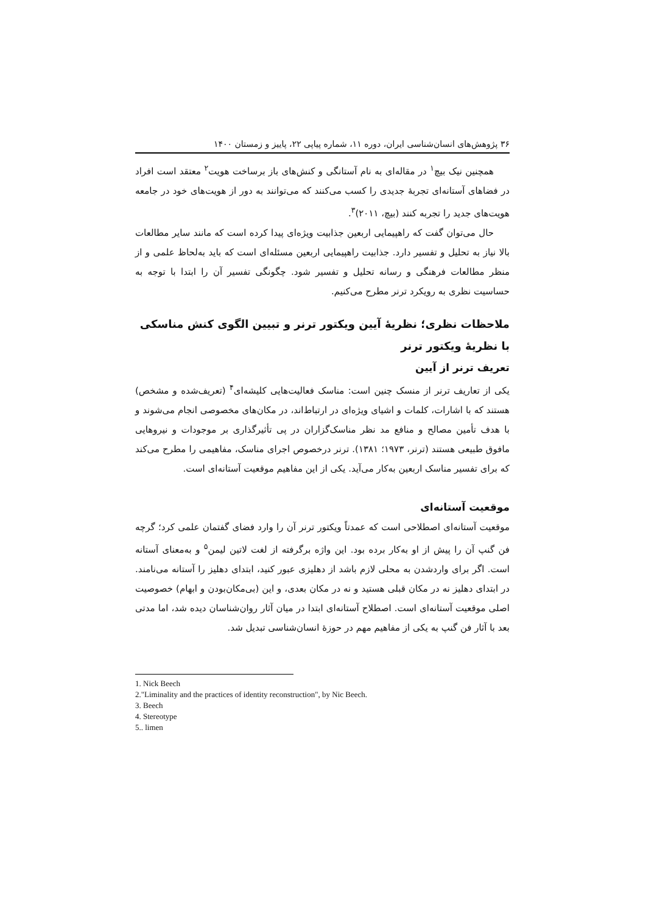۳۶ پژوهش‌های انسان‌شناسی ایران، دوره ۱۱، شماره پیاپی ۲۲، پاییز و زمستان ۱۴۰۰
همچنین نیک بیچ<sup>۱</sup> در مقاله‌ای به نام آستانگی و کنش‌های باز برساخت هویت<sup>۲</sup> معتقد است افراد در فضاهای آستانه‌ای تجربهٔ جدیدی را کسب می‌کنند که می‌توانند به دور از هویت‌های خود در جامعه هویت‌های جدید را تجربه کنند (بیچ، ۲۰۱۱)<sup>۳</sup>.
حال می‌توان گفت که راهپیمایی اربعین جذابیت ویژه‌ای پیدا کرده است که مانند سایر مطالعات بالا نیاز به تحلیل و تفسیر دارد. جذابیت راهپیمایی اربعین مسئله‌ای است که باید به‌لحاظ علمی و از منظر مطالعات فرهنگی و رسانه تحلیل و تفسیر شود. چگونگی تفسیر آن را ابتدا با توجه به حساسیت نظری به رویکرد ترنر مطرح می‌کنیم.
ملاحظات نظری؛ نظریهٔ آیین ویکتور ترنر و تبیین الگوی کنش مناسکی با نظریهٔ ویکتور ترنر
تعریف ترنر از آیین
یکی از تعاریف ترنر از منسک چنین است: مناسک فعالیت‌هایی کلیشه‌ای<sup>۴</sup> (تعریف‌شده و مشخص) هستند که با اشارات، کلمات و اشیای ویژه‌ای در ارتباط‌اند، در مکان‌های مخصوصی انجام می‌شوند و با هدف تأمین مصالح و منافع مد نظر مناسک‌گزاران در پی تأثیرگذاری بر موجودات و نیروهایی مافوق طبیعی هستند (ترنر، ۱۹۷۳؛ ۱۳۸۱). ترنر درخصوص اجرای مناسک، مفاهیمی را مطرح می‌کند که برای تفسیر مناسک اربعین به‌کار می‌آید. یکی از این مفاهیم موقعیت آستانه‌ای است.
موقعیت آستانه‌ای
موقعیت آستانه‌ای اصطلاحی است که عمدتاً ویکتور ترنر آن را وارد فضای گفتمان علمی کرد؛ گرچه فن گنپ آن را پیش از او به‌کار برده بود. این واژه برگرفته از لغت لاتین لیمن<sup>۵</sup> و به‌معنای آستانه است. اگر برای واردشدن به محلی لازم باشد از دهلیزی عبور کنید، ابتدای دهلیز را آستانه می‌نامند. در ابتدای دهلیز نه در مکان قبلی هستید و نه در مکان بعدی، و این (بی‌مکان‌بودن و ابهام) خصوصیت اصلی موقعیت آستانه‌ای است. اصطلاح آستانه‌ای ابتدا در میان آثار روان‌شناسان دیده شد، اما مدتی بعد با آثار فن گنپ به یکی از مفاهیم مهم در حوزهٔ انسان‌شناسی تبدیل شد.
1. Nick Beech
2."Liminality and the practices of identity reconstruction", by Nic Beech.
3. Beech
4. Stereotype
5.. limen